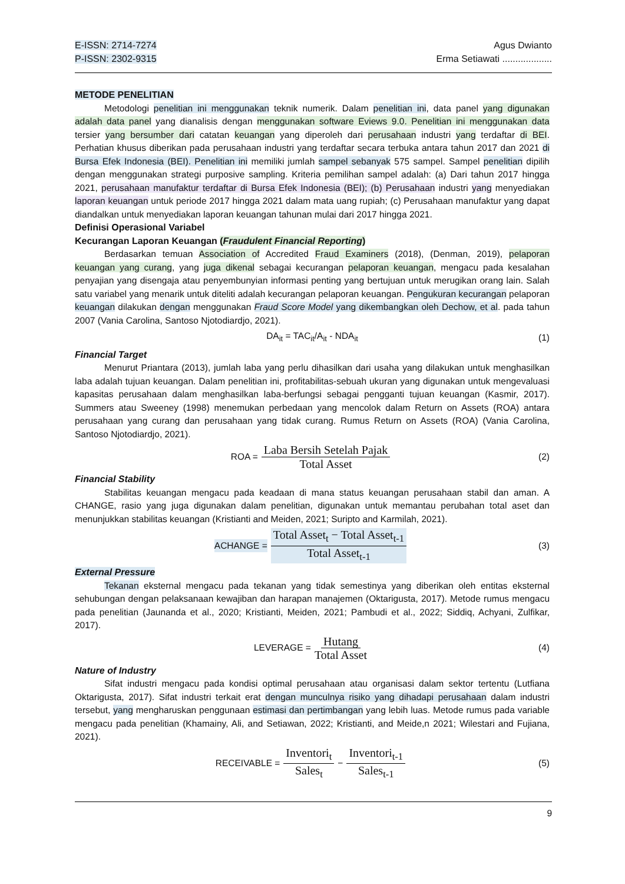E-ISSN: 2714-7274
P-ISSN: 2302-9315
Agus Dwianto
Erma Setiawati ...................
METODE PENELITIAN
Metodologi penelitian ini menggunakan teknik numerik. Dalam penelitian ini, data panel yang digunakan adalah data panel yang dianalisis dengan menggunakan software Eviews 9.0. Penelitian ini menggunakan data tersier yang bersumber dari catatan keuangan yang diperoleh dari perusahaan industri yang terdaftar di BEI. Perhatian khusus diberikan pada perusahaan industri yang terdaftar secara terbuka antara tahun 2017 dan 2021 di Bursa Efek Indonesia (BEI). Penelitian ini memiliki jumlah sampel sebanyak 575 sampel. Sampel penelitian dipilih dengan menggunakan strategi purposive sampling. Kriteria pemilihan sampel adalah: (a) Dari tahun 2017 hingga 2021, perusahaan manufaktur terdaftar di Bursa Efek Indonesia (BEI); (b) Perusahaan industri yang menyediakan laporan keuangan untuk periode 2017 hingga 2021 dalam mata uang rupiah; (c) Perusahaan manufaktur yang dapat diandalkan untuk menyediakan laporan keuangan tahunan mulai dari 2017 hingga 2021.
Definisi Operasional Variabel
Kecurangan Laporan Keuangan (Fraudulent Financial Reporting)
Berdasarkan temuan Association of Accredited Fraud Examiners (2018), (Denman, 2019), pelaporan keuangan yang curang, yang juga dikenal sebagai kecurangan pelaporan keuangan, mengacu pada kesalahan penyajian yang disengaja atau penyembunyian informasi penting yang bertujuan untuk merugikan orang lain. Salah satu variabel yang menarik untuk diteliti adalah kecurangan pelaporan keuangan. Pengukuran kecurangan pelaporan keuangan dilakukan dengan menggunakan Fraud Score Model yang dikembangkan oleh Dechow, et al. pada tahun 2007 (Vania Carolina, Santoso Njotodiardjo, 2021).
DA<sub>it</sub> = TAC<sub>it</sub>/A<sub>it</sub> - NDA<sub>it</sub> (1)
Financial Target
Menurut Priantara (2013), jumlah laba yang perlu dihasilkan dari usaha yang dilakukan untuk menghasilkan laba adalah tujuan keuangan. Dalam penelitian ini, profitabilitas-sebuah ukuran yang digunakan untuk mengevaluasi kapasitas perusahaan dalam menghasilkan laba-berfungsi sebagai pengganti tujuan keuangan (Kasmir, 2017). Summers atau Sweeney (1998) menemukan perbedaan yang mencolok dalam Return on Assets (ROA) antara perusahaan yang curang dan perusahaan yang tidak curang. Rumus Return on Assets (ROA) (Vania Carolina, Santoso Njotodiardjo, 2021).
ROA = Laba Bersih Setelah Pajak Total Asset (2)
Financial Stability
Stabilitas keuangan mengacu pada keadaan di mana status keuangan perusahaan stabil dan aman. A CHANGE, rasio yang juga digunakan dalam penelitian, digunakan untuk memantau perubahan total aset dan menunjukkan stabilitas keuangan (Kristianti and Meiden, 2021; Suripto and Karmilah, 2021).
ACHANGE = Total Asset<sub>t</sub> − Total Asset<sub>t-1</sub> Total Asset<sub>t-1</sub> (3)
External Pressure
Tekanan eksternal mengacu pada tekanan yang tidak semestinya yang diberikan oleh entitas eksternal sehubungan dengan pelaksanaan kewajiban dan harapan manajemen (Oktarigusta, 2017). Metode rumus mengacu pada penelitian (Jaunanda et al., 2020; Kristianti, Meiden, 2021; Pambudi et al., 2022; Siddiq, Achyani, Zulfikar, 2017).
LEVERAGE = Hutang Total Asset (4)
Nature of Industry
Sifat industri mengacu pada kondisi optimal perusahaan atau organisasi dalam sektor tertentu (Lutfiana Oktarigusta, 2017). Sifat industri terkait erat dengan munculnya risiko yang dihadapi perusahaan dalam industri tersebut, yang mengharuskan penggunaan estimasi dan pertimbangan yang lebih luas. Metode rumus pada variable mengacu pada penelitian (Khamainy, Ali, and Setiawan, 2022; Kristianti, and Meide,n 2021; Wilestari and Fujiana, 2021).
RECEIVABLE = Inventori<sub>t</sub> Sales<sub>t</sub> − Inventori<sub>t-1</sub> Sales<sub>t-1</sub> (5)
9